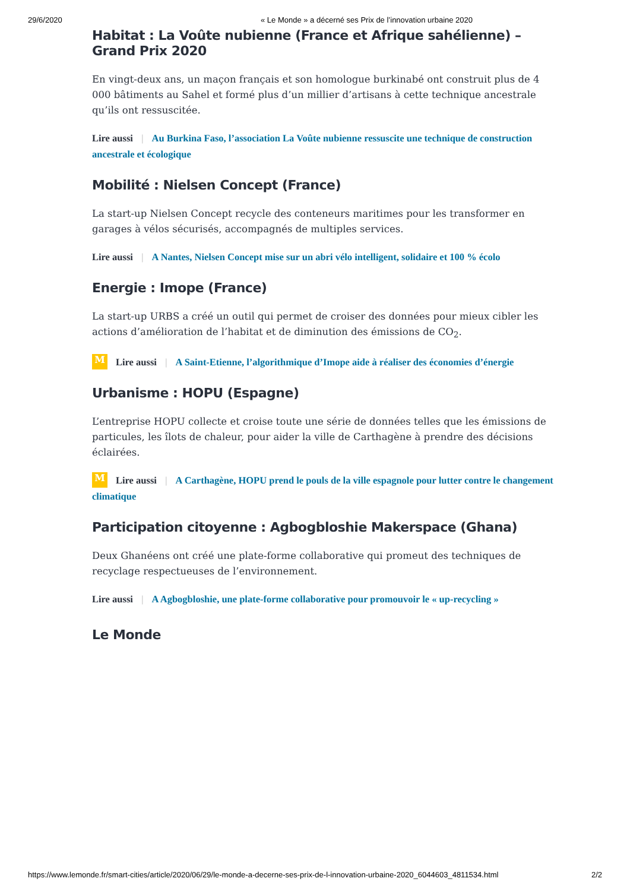29/6/2020 « Le Monde » a décerné ses Prix de l’innovation urbaine 2020
Habitat : La Voûte nubienne (France et Afrique sahélienne) – Grand Prix 2020
En vingt-deux ans, un maçon français et son homologue burkinabé ont construit plus de 4 000 bâtiments au Sahel et formé plus d’un millier d’artisans à cette technique ancestrale qu’ils ont ressuscitée.
Lire aussi | Au Burkina Faso, l’association La Voûte nubienne ressuscite une technique de construction ancestrale et écologique
Mobilité : Nielsen Concept (France)
La start-up Nielsen Concept recycle des conteneurs maritimes pour les transformer en garages à vélos sécurisés, accompagnés de multiples services.
Lire aussi | A Nantes, Nielsen Concept mise sur un abri vélo intelligent, solidaire et 100 % écolo
Energie : Imope (France)
La start-up URBS a créé un outil qui permet de croiser des données pour mieux cibler les actions d’amélioration de l’habitat et de diminution des émissions de CO<sub>2</sub>.
M Lire aussi | A Saint-Etienne, l’algorithmique d’Imope aide à réaliser des économies d’énergie
Urbanisme : HOPU (Espagne)
L’entreprise HOPU collecte et croise toute une série de données telles que les émissions de particules, les îlots de chaleur, pour aider la ville de Carthagène à prendre des décisions éclairées.
M Lire aussi | A Carthagène, HOPU prend le pouls de la ville espagnole pour lutter contre le changement climatique
Participation citoyenne : Agbogbloshie Makerspace (Ghana)
Deux Ghanéens ont créé une plate-forme collaborative qui promeut des techniques de recyclage respectueuses de l’environnement.
Lire aussi | A Agbogbloshie, une plate-forme collaborative pour promouvoir le « up-recycling »
Le Monde
https://www.lemonde.fr/smart-cities/article/2020/06/29/le-monde-a-decerne-ses-prix-de-l-innovation-urbaine-2020_6044603_4811534.html 2/2